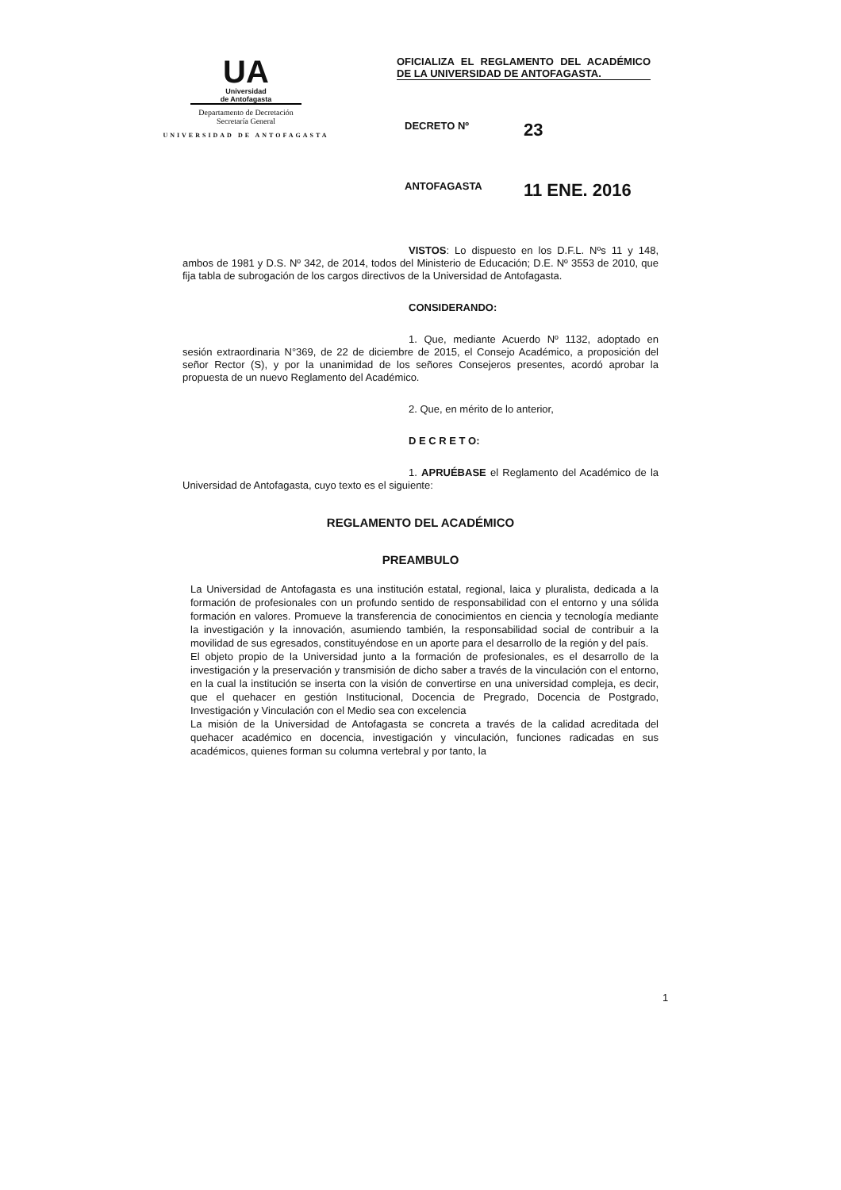UA
Universidad
de Antofagasta
Departamento de Decretación
Secretaría General
UNIVERSIDAD DE ANTOFAGASTA
OFICIALIZA EL REGLAMENTO DEL ACADÉMICO DE LA UNIVERSIDAD DE ANTOFAGASTA.
DECRETO Nº 23
ANTOFAGASTA 11 ENE. 2016
VISTOS: Lo dispuesto en los D.F.L. Nºs 11 y 148, ambos de 1981 y D.S. Nº 342, de 2014, todos del Ministerio de Educación; D.E. Nº 3553 de 2010, que fija tabla de subrogación de los cargos directivos de la Universidad de Antofagasta.
CONSIDERANDO:
1. Que, mediante Acuerdo Nº 1132, adoptado en sesión extraordinaria N°369, de 22 de diciembre de 2015, el Consejo Académico, a proposición del señor Rector (S), y por la unanimidad de los señores Consejeros presentes, acordó aprobar la propuesta de un nuevo Reglamento del Académico.
2. Que, en mérito de lo anterior,
D E C R E T O:
1. APRUÉBASE el Reglamento del Académico de la Universidad de Antofagasta, cuyo texto es el siguiente:
REGLAMENTO DEL ACADÉMICO
PREAMBULO
La Universidad de Antofagasta es una institución estatal, regional, laica y pluralista, dedicada a la formación de profesionales con un profundo sentido de responsabilidad con el entorno y una sólida formación en valores. Promueve la transferencia de conocimientos en ciencia y tecnología mediante la investigación y la innovación, asumiendo también, la responsabilidad social de contribuir a la movilidad de sus egresados, constituyéndose en un aporte para el desarrollo de la región y del país.
El objeto propio de la Universidad junto a la formación de profesionales, es el desarrollo de la investigación y la preservación y transmisión de dicho saber a través de la vinculación con el entorno, en la cual la institución se inserta con la visión de convertirse en una universidad compleja, es decir, que el quehacer en gestión Institucional, Docencia de Pregrado, Docencia de Postgrado, Investigación y Vinculación con el Medio sea con excelencia
La misión de la Universidad de Antofagasta se concreta a través de la calidad acreditada del quehacer académico en docencia, investigación y vinculación, funciones radicadas en sus académicos, quienes forman su columna vertebral y por tanto, la
1